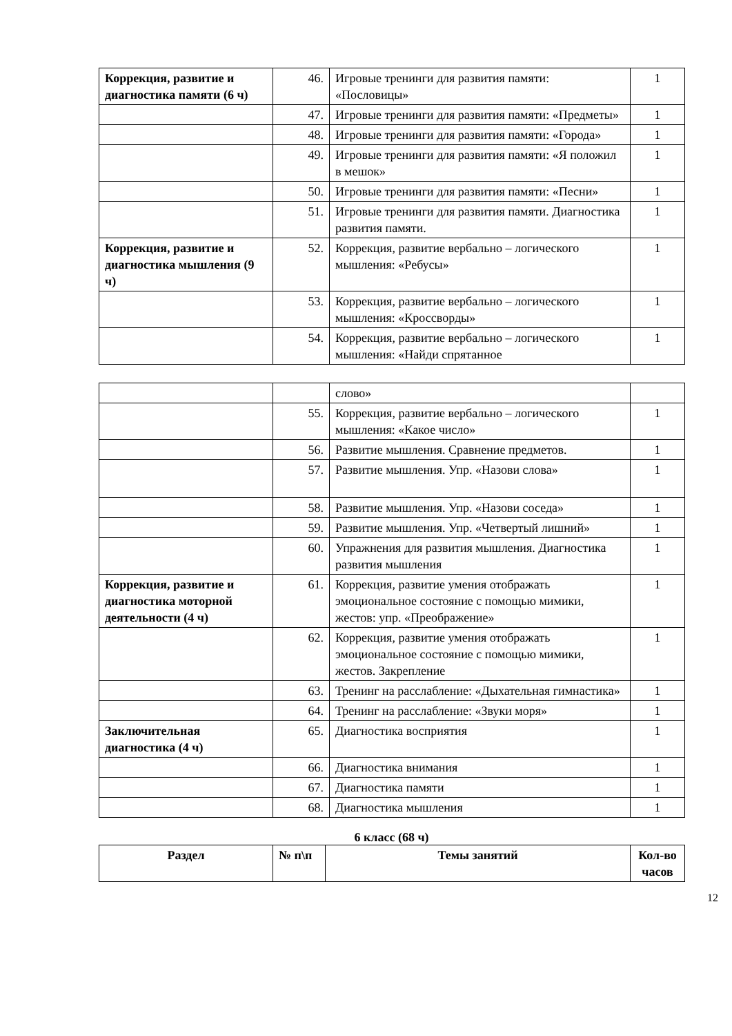| Коррекция, развитие и диагностика памяти (6 ч) | 46. | Игровые тренинги для развития памяти: «Пословицы» | 1 |
| | 47. | Игровые тренинги для развития памяти: «Предметы» | 1 |
| | 48. | Игровые тренинги для развития памяти: «Города» | 1 |
| | 49. | Игровые тренинги для развития памяти: «Я положил в мешок» | 1 |
| | 50. | Игровые тренинги для развития памяти: «Песни» | 1 |
| | 51. | Игровые тренинги для развития памяти. Диагностика развития памяти. | 1 |
| Коррекция, развитие и диагностика мышления (9 ч) | 52. | Коррекция, развитие вербально – логического мышления: «Ребусы» | 1 |
| | 53. | Коррекция, развитие вербально – логического мышления: «Кроссворды» | 1 |
| | 54. | Коррекция, развитие вербально – логического мышления: «Найди спрятанное | 1 |
| | | слово» | |
| | 55. | Коррекция, развитие вербально – логического мышления: «Какое число» | 1 |
| | 56. | Развитие мышления. Сравнение предметов. | 1 |
| | 57. | Развитие мышления. Упр. «Назови слова» | 1 |
| | 58. | Развитие мышления. Упр. «Назови соседа» | 1 |
| | 59. | Развитие мышления. Упр. «Четвертый лишний» | 1 |
| | 60. | Упражнения для развития мышления. Диагностика развития мышления | 1 |
| Коррекция, развитие и диагностика моторной деятельности (4 ч) | 61. | Коррекция, развитие умения отображать эмоциональное состояние с помощью мимики, жестов: упр. «Преображение» | 1 |
| | 62. | Коррекция, развитие умения отображать эмоциональное состояние с помощью мимики, жестов. Закрепление | 1 |
| | 63. | Тренинг на расслабление: «Дыхательная гимнастика» | 1 |
| | 64. | Тренинг на расслабление: «Звуки моря» | 1 |
| Заключительная диагностика (4 ч) | 65. | Диагностика восприятия | 1 |
| | 66. | Диагностика внимания | 1 |
| | 67. | Диагностика памяти | 1 |
| | 68. | Диагностика мышления | 1 |
6 класс (68 ч)
| Раздел | № п\п | Темы занятий | Кол-во часов |
| --- | --- | --- | --- |
12